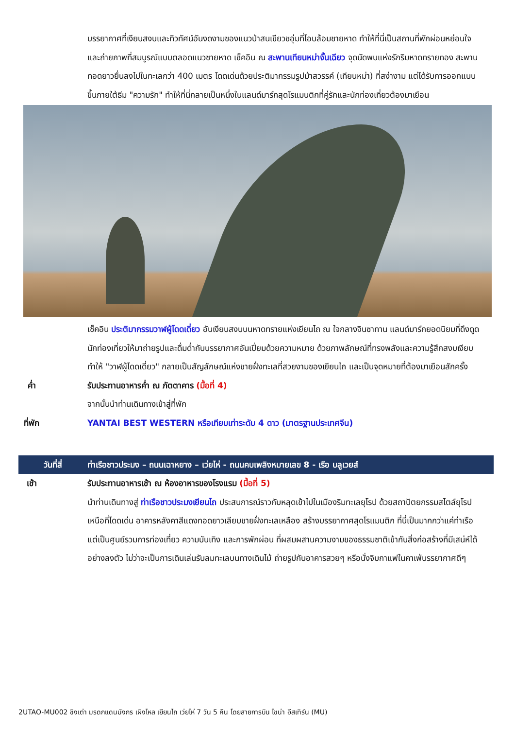บรรยากาศที่เงียบสงบและทิวทัศน์อันงดงามของแนวป่าสนเขียวชอุ่มที่โอบล้อมชายหาด ทำให้ที่นี่เป็นสถานที่พักผ่อนหย่อนใจและถ่ายภาพที่สมบูรณ์แบบตลอดแนวชายหาด เช็คอิน ณ สะพานเทียนหม่าจั้นเฉียว จุดนัดพบแห่งรักริมหาดทรายทอง สะพานทอดยาวยื่นลงไปในทะเลกว่า 400 เมตร โดดเด่นด้วยประติมากรรมรูปม้าสวรรค์ (เทียนหม่า) ที่สง่างาม แต่ได้รับการออกแบบขึ้นภายใต้ธีม "ความรัก" ทำให้ที่นี่กลายเป็นหนึ่งในแลนด์มาร์กสุดโรแมนติกที่คู่รักและนักท่องเที่ยวต้องมาเยือน
เช็คอิน ประติมากรรมวาฬผู้โดดเดี่ยว อันเงียบสงบบนหาดทรายแห่งเยียนไถ ณ ใจกลางจินซาทาน แลนด์มาร์กยอดนิยมที่ดึงดูดนักท่องเที่ยวให้มาถ่ายรูปและดื่มด่ำกับบรรยากาศอันเปี่ยมด้วยความหมาย ด้วยภาพลักษณ์ที่ทรงพลังและความรู้สึกสงบเงียบ ทำให้ "วาฬผู้โดดเดี่ยว" กลายเป็นสัญลักษณ์แห่งชายฝั่งทะเลที่สวยงามของเยียนไถ และเป็นจุดหมายที่ต้องมาเยือนสักครั้ง
ค่ำ รับประทานอาหารค่ำ ณ ภัตตาคาร (มื้อที่ 4)
จากนั้นนำท่านเดินทางเข้าสู่ที่พัก
ที่พัก YANTAI BEST WESTERN หรือเทียบเท่าระดับ 4 ดาว (มาตรฐานประเทศจีน)
วันที่สี่ ท่าเรือชาวประมง – ถนนเฉาหยาง – เว่ยไห่ - ถนนคบเพลิงหมายเลข 8 - เรือ บลูเวยส์
เช้า รับประทานอาหารเช้า ณ ห้องอาหารของโรงแรม (มื้อที่ 5)
นำท่านเดินทางสู่ ท่าเรือชาวประมงเยียนไถ ประสบการณ์ราวกับหลุดเข้าไปในเมืองริมทะเลยุโรป ด้วยสถาปัตยกรรมสไตล์ยุโรปเหนือที่โดดเด่น อาคารหลังคาสีแดงทอดยาวเลียบชายฝั่งทะเลเหลือง สร้างบรรยากาศสุดโรแมนติก ที่นี่เป็นมากกว่าแค่ท่าเรือ แต่เป็นศูนย์รวมการท่องเที่ยว ความบันเทิง และการพักผ่อน ที่ผสมผสานความงามของธรรมชาติเข้ากับสิ่งก่อสร้างที่มีเสน่ห์ได้อย่างลงตัว ไม่ว่าจะเป็นการเดินเล่นรับลมทะเลบนทางเดินไม้ ถ่ายรูปกับอาคารสวยๆ หรือนั่งจิบกาแฟในคาเฟ่บรรยากาศดีๆ
2UTAO-MU002 ชิงเต่า มรดกแดนมังกร เผิงไหล เยียนไถ เว่ยไห่ 7 วัน 5 คืน โดยสายการบิน ไชน่า อีสเทิร์น (MU)